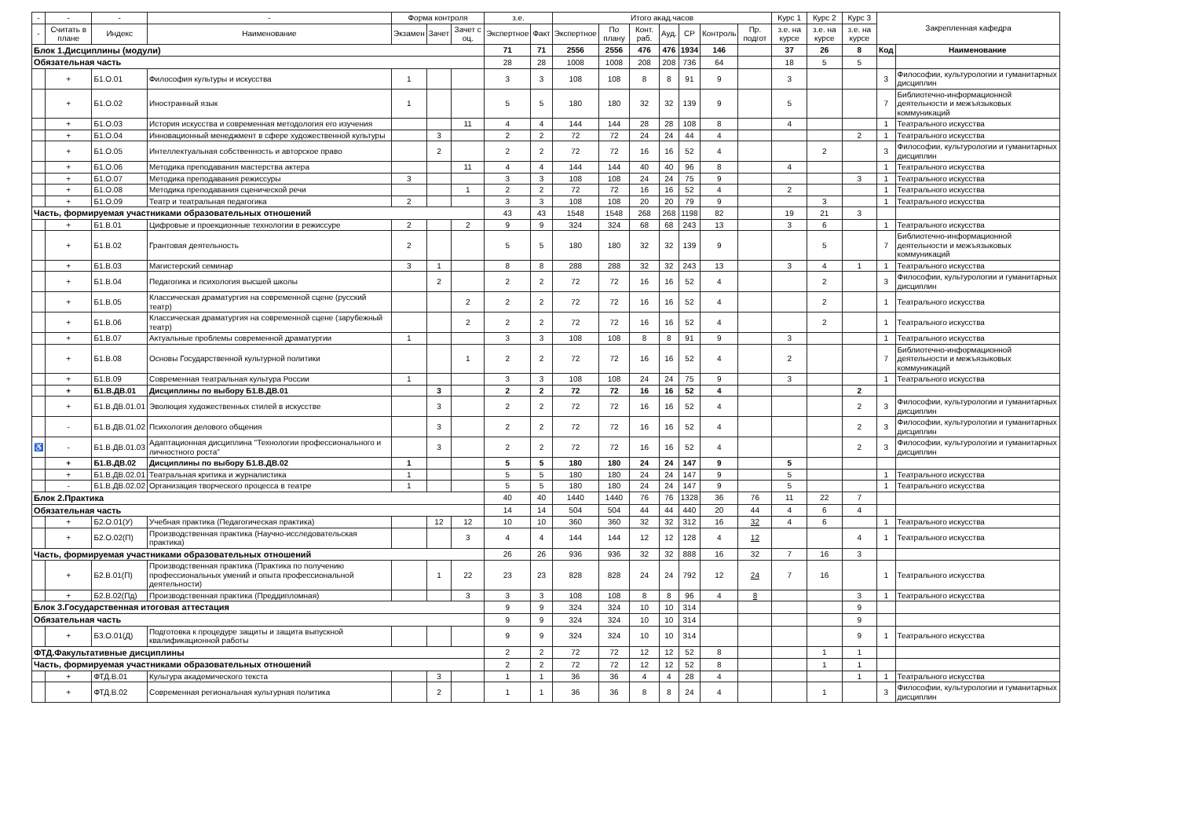| - | - | - | - | Форма контроля | | | з.е. | | Итого акад.часов | | | | | | | Курс 1 | Курс 2 | Курс 3 | Закрепленная кафедра | |
| --- | --- | --- | --- | --- | --- | --- | --- | --- | --- | --- | --- | --- | --- | --- | --- | --- | --- | --- | --- | --- |
| - | Считать в плане | Индекс | Наименование | Экзамен | Зачет | Зачет с оц. | Экспертное | Факт | Экспертное | По плану | Конт. раб. | Ауд. | СР | Контроль | Пр. подгот | з.е. на курсе | з.е. на курсе | з.е. на курсе | | |
| Блок 1.Дисциплины (модули) | | | | | | | 71 | 71 | 2556 | 2556 | 476 | 476 | 1934 | 146 | | 37 | 26 | 8 | Код | Наименование |
| Обязательная часть | | | | | | | 28 | 28 | 1008 | 1008 | 208 | 208 | 736 | 64 | | 18 | 5 | 5 | | |
| | + | Б1.О.01 | Философия культуры и искусства | 1 | | | 3 | 3 | 108 | 108 | 8 | 8 | 91 | 9 | | 3 | | | 3 | Философии, культурологии и гуманитарных дисциплин |
| | + | Б1.О.02 | Иностранный язык | 1 | | | 5 | 5 | 180 | 180 | 32 | 32 | 139 | 9 | | 5 | | | 7 | Библиотечно-информационной деятельности и межъязыковых коммуникаций |
| | + | Б1.О.03 | История искусства и современная методология его изучения | | | 11 | 4 | 4 | 144 | 144 | 28 | 28 | 108 | 8 | | 4 | | | 1 | Театрального искусства |
| | + | Б1.О.04 | Инновационный менеджмент в сфере художественной культуры | | 3 | | 2 | 2 | 72 | 72 | 24 | 24 | 44 | 4 | | | | 2 | 1 | Театрального искусства |
| | + | Б1.О.05 | Интеллектуальная собственность и авторское право | | 2 | | 2 | 2 | 72 | 72 | 16 | 16 | 52 | 4 | | | 2 | | 3 | Философии, культурологии и гуманитарных дисциплин |
| | + | Б1.О.06 | Методика преподавания мастерства актера | | | 11 | 4 | 4 | 144 | 144 | 40 | 40 | 96 | 8 | | 4 | | | 1 | Театрального искусства |
| | + | Б1.О.07 | Методика преподавания режиссуры | 3 | | | 3 | 3 | 108 | 108 | 24 | 24 | 75 | 9 | | | | 3 | 1 | Театрального искусства |
| | + | Б1.О.08 | Методика преподавания сценической речи | | | 1 | 2 | 2 | 72 | 72 | 16 | 16 | 52 | 4 | | 2 | | | 1 | Театрального искусства |
| | + | Б1.О.09 | Театр и театральная педагогика | 2 | | | 3 | 3 | 108 | 108 | 20 | 20 | 79 | 9 | | | 3 | | 1 | Театрального искусства |
| Часть, формируемая участниками образовательных отношений | | | | | | | 43 | 43 | 1548 | 1548 | 268 | 268 | 1198 | 82 | | 19 | 21 | 3 | | |
| | + | Б1.В.01 | Цифровые и проекционные технологии в режиссуре | 2 | | 2 | 9 | 9 | 324 | 324 | 68 | 68 | 243 | 13 | | 3 | 6 | | 1 | Театрального искусства |
| | + | Б1.В.02 | Грантовая деятельность | 2 | | | 5 | 5 | 180 | 180 | 32 | 32 | 139 | 9 | | | 5 | | 7 | Библиотечно-информационной деятельности и межъязыковых коммуникаций |
| | + | Б1.В.03 | Магистерский семинар | 3 | 1 | | 8 | 8 | 288 | 288 | 32 | 32 | 243 | 13 | | 3 | 4 | 1 | 1 | Театрального искусства |
| | + | Б1.В.04 | Педагогика и психология высшей школы | | 2 | | 2 | 2 | 72 | 72 | 16 | 16 | 52 | 4 | | | 2 | | 3 | Философии, культурологии и гуманитарных дисциплин |
| | + | Б1.В.05 | Классическая драматургия на современной сцене (русский театр) | | | 2 | 2 | 2 | 72 | 72 | 16 | 16 | 52 | 4 | | | 2 | | 1 | Театрального искусства |
| | + | Б1.В.06 | Классическая драматургия на современной сцене (зарубежный театр) | | | 2 | 2 | 2 | 72 | 72 | 16 | 16 | 52 | 4 | | | 2 | | 1 | Театрального искусства |
| | + | Б1.В.07 | Актуальные проблемы современной драматургии | 1 | | | 3 | 3 | 108 | 108 | 8 | 8 | 91 | 9 | | 3 | | | 1 | Театрального искусства |
| | + | Б1.В.08 | Основы Государственной культурной политики | | | 1 | 2 | 2 | 72 | 72 | 16 | 16 | 52 | 4 | | 2 | | | 7 | Библиотечно-информационной деятельности и межъязыковых коммуникаций |
| | + | Б1.В.09 | Современная театральная культура России | 1 | | | 3 | 3 | 108 | 108 | 24 | 24 | 75 | 9 | | 3 | | | 1 | Театрального искусства |
| | + | Б1.В.ДВ.01 | Дисциплины по выбору Б1.В.ДВ.01 | | 3 | | 2 | 2 | 72 | 72 | 16 | 16 | 52 | 4 | | | | 2 | | |
| | + | Б1.В.ДВ.01.01 | Эволюция художественных стилей в искусстве | | 3 | | 2 | 2 | 72 | 72 | 16 | 16 | 52 | 4 | | | | 2 | 3 | Философии, культурологии и гуманитарных дисциплин |
| | - | Б1.В.ДВ.01.02 | Психология делового общения | | 3 | | 2 | 2 | 72 | 72 | 16 | 16 | 52 | 4 | | | | 2 | 3 | Философии, культурологии и гуманитарных дисциплин |
| ♿ | - | Б1.В.ДВ.01.03 | Адаптационная дисциплина "Технологии профессионального и личностного роста" | | 3 | | 2 | 2 | 72 | 72 | 16 | 16 | 52 | 4 | | | | 2 | 3 | Философии, культурологии и гуманитарных дисциплин |
| | + | Б1.В.ДВ.02 | Дисциплины по выбору Б1.В.ДВ.02 | 1 | | | 5 | 5 | 180 | 180 | 24 | 24 | 147 | 9 | | 5 | | | | |
| | + | Б1.В.ДВ.02.01 | Театральная критика и журналистика | 1 | | | 5 | 5 | 180 | 180 | 24 | 24 | 147 | 9 | | 5 | | | 1 | Театрального искусства |
| | - | Б1.В.ДВ.02.02 | Организация творческого процесса в театре | 1 | | | 5 | 5 | 180 | 180 | 24 | 24 | 147 | 9 | | 5 | | | 1 | Театрального искусства |
| Блок 2.Практика | | | | | | | 40 | 40 | 1440 | 1440 | 76 | 76 | 1328 | 36 | 76 | 11 | 22 | 7 | | |
| Обязательная часть | | | | | | | 14 | 14 | 504 | 504 | 44 | 44 | 440 | 20 | 44 | 4 | 6 | 4 | | |
| | + | Б2.О.01(У) | Учебная практика (Педагогическая практика) | | 12 | 12 | 10 | 10 | 360 | 360 | 32 | 32 | 312 | 16 | 32 | 4 | 6 | | 1 | Театрального искусства |
| | + | Б2.О.02(П) | Производственная практика (Научно-исследовательская практика) | | | 3 | 4 | 4 | 144 | 144 | 12 | 12 | 128 | 4 | 12 | | | 4 | 1 | Театрального искусства |
| Часть, формируемая участниками образовательных отношений | | | | | | | 26 | 26 | 936 | 936 | 32 | 32 | 888 | 16 | 32 | 7 | 16 | 3 | | |
| | + | Б2.В.01(П) | Производственная практика (Практика по получению профессиональных умений и опыта профессиональной деятельности) | | 1 | 22 | 23 | 23 | 828 | 828 | 24 | 24 | 792 | 12 | 24 | 7 | 16 | | 1 | Театрального искусства |
| | + | Б2.В.02(Пд) | Производственная практика (Преддипломная) | | | 3 | 3 | 3 | 108 | 108 | 8 | 8 | 96 | 4 | 8 | | | 3 | 1 | Театрального искусства |
| Блок 3.Государственная итоговая аттестация | | | | | | | 9 | 9 | 324 | 324 | 10 | 10 | 314 | | | | | 9 | | |
| Обязательная часть | | | | | | | 9 | 9 | 324 | 324 | 10 | 10 | 314 | | | | | 9 | | |
| | + | Б3.О.01(Д) | Подготовка к процедуре защиты и защита выпускной квалификационной работы | | | | 9 | 9 | 324 | 324 | 10 | 10 | 314 | | | | | 9 | 1 | Театрального искусства |
| ФТД.Факультативные дисциплины | | | | | | | 2 | 2 | 72 | 72 | 12 | 12 | 52 | 8 | | | 1 | 1 | | |
| Часть, формируемая участниками образовательных отношений | | | | | | | 2 | 2 | 72 | 72 | 12 | 12 | 52 | 8 | | | 1 | 1 | | |
| | + | ФТД.В.01 | Культура академического текста | | 3 | | 1 | 1 | 36 | 36 | 4 | 4 | 28 | 4 | | | | 1 | 1 | Театрального искусства |
| | + | ФТД.В.02 | Современная региональная культурная политика | | 2 | | 1 | 1 | 36 | 36 | 8 | 8 | 24 | 4 | | | 1 | | 3 | Философии, культурологии и гуманитарных дисциплин |